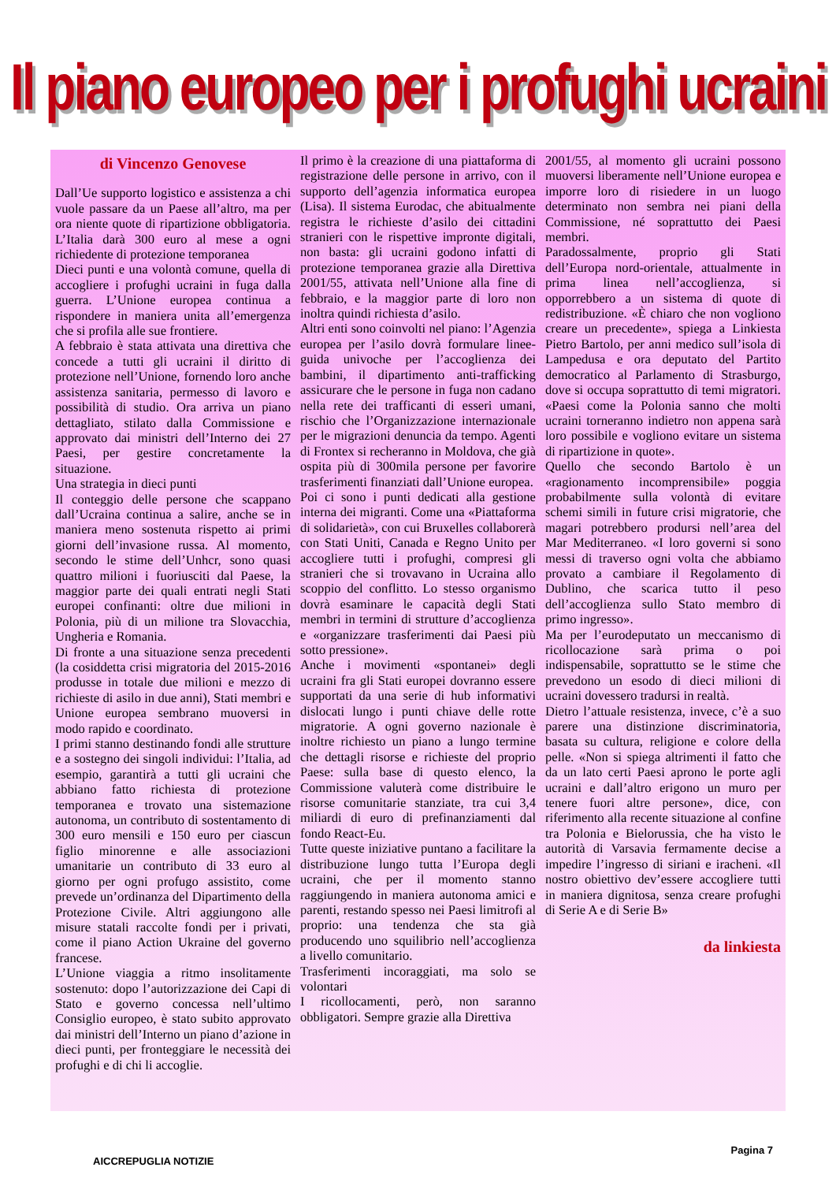Il piano europeo per i profughi ucraini
di Vincenzo Genovese
Dall’Ue supporto logistico e assistenza a chi vuole passare da un Paese all’altro, ma per ora niente quote di ripartizione obbligatoria. L’Italia darà 300 euro al mese a ogni richiedente di protezione temporanea
Dieci punti e una volontà comune, quella di accogliere i profughi ucraini in fuga dalla guerra. L’Unione europea continua a rispondere in maniera unita all’emergenza che si profila alle sue frontiere.
A febbraio è stata attivata una direttiva che concede a tutti gli ucraini il diritto di protezione nell’Unione, fornendo loro anche assistenza sanitaria, permesso di lavoro e possibilità di studio. Ora arriva un piano dettagliato, stilato dalla Commissione e approvato dai ministri dell’Interno dei 27 Paesi, per gestire concretamente la situazione.
Una strategia in dieci punti
Il conteggio delle persone che scappano dall’Ucraina continua a salire, anche se in maniera meno sostenuta rispetto ai primi giorni dell’invasione russa. Al momento, secondo le stime dell’Unhcr, sono quasi quattro milioni i fuoriusciti dal Paese, la maggior parte dei quali entrati negli Stati europei confinanti: oltre due milioni in Polonia, più di un milione tra Slovacchia, Ungheria e Romania.
Di fronte a una situazione senza precedenti (la cosiddetta crisi migratoria del 2015-2016 produsse in totale due milioni e mezzo di richieste di asilo in due anni), Stati membri e Unione europea sembrano muoversi in modo rapido e coordinato.
I primi stanno destinando fondi alle strutture e a sostegno dei singoli individui: l’Italia, ad esempio, garantirà a tutti gli ucraini che abbiano fatto richiesta di protezione temporanea e trovato una sistemazione autonoma, un contributo di sostentamento di 300 euro mensili e 150 euro per ciascun figlio minorenne e alle associazioni umanitarie un contributo di 33 euro al giorno per ogni profugo assistito, come prevede un’ordinanza del Dipartimento della Protezione Civile. Altri aggiungono alle misure statali raccolte fondi per i privati, come il piano Action Ukraine del governo francese.
L’Unione viaggia a ritmo insolitamente sostenuto: dopo l’autorizzazione dei Capi di Stato e governo concessa nell’ultimo Consiglio europeo, è stato subito approvato dai ministri dell’Interno un piano d’azione in dieci punti, per fronteggiare le necessità dei profughi e di chi li accoglie.
Il primo è la creazione di una piattaforma di registrazione delle persone in arrivo, con il supporto dell’agenzia informatica europea (Lisa). Il sistema Eurodac, che abitualmente registra le richieste d’asilo dei cittadini stranieri con le rispettive impronte digitali, non basta: gli ucraini godono infatti di protezione temporanea grazie alla Direttiva 2001/55, attivata nell’Unione alla fine di febbraio, e la maggior parte di loro non inoltra quindi richiesta d’asilo.
Altri enti sono coinvolti nel piano: l’Agenzia europea per l’asilo dovrà formulare linee-guida univoche per l’accoglienza dei bambini, il dipartimento anti-trafficking assicurare che le persone in fuga non cadano nella rete dei trafficanti di esseri umani, rischio che l’Organizzazione internazionale per le migrazioni denuncia da tempo. Agenti di Frontex si recheranno in Moldova, che già ospita più di 300mila persone per favorire trasferimenti finanziati dall’Unione europea.
Poi ci sono i punti dedicati alla gestione interna dei migranti. Come una «Piattaforma di solidarietà», con cui Bruxelles collaborerà con Stati Uniti, Canada e Regno Unito per accogliere tutti i profughi, compresi gli stranieri che si trovavano in Ucraina allo scoppio del conflitto. Lo stesso organismo dovrà esaminare le capacità degli Stati membri in termini di strutture d’accoglienza e «organizzare trasferimenti dai Paesi più sotto pressione».
Anche i movimenti «spontanei» degli ucraini fra gli Stati europei dovranno essere supportati da una serie di hub informativi dislocati lungo i punti chiave delle rotte migratorie. A ogni governo nazionale è inoltre richiesto un piano a lungo termine che dettagli risorse e richieste del proprio Paese: sulla base di questo elenco, la Commissione valuterà come distribuire le risorse comunitarie stanziate, tra cui 3,4 miliardi di euro di prefinanziamenti dal fondo React-Eu.
Tutte queste iniziative puntano a facilitare la distribuzione lungo tutta l’Europa degli ucraini, che per il momento stanno raggiungendo in maniera autonoma amici e parenti, restando spesso nei Paesi limitrofi al proprio: una tendenza che sta già producendo uno squilibrio nell’accoglienza a livello comunitario.
Trasferimenti incoraggiati, ma solo se volontari
I ricollocamenti, però, non saranno obbligatori. Sempre grazie alla Direttiva
2001/55, al momento gli ucraini possono muoversi liberamente nell’Unione europea e imporre loro di risiedere in un luogo determinato non sembra nei piani della Commissione, né soprattutto dei Paesi membri.
Paradossalmente, proprio gli Stati dell’Europa nord-orientale, attualmente in prima linea nell’accoglienza, si opporrebbero a un sistema di quote di redistribuzione. «È chiaro che non vogliono creare un precedente», spiega a Linkiesta Pietro Bartolo, per anni medico sull’isola di Lampedusa e ora deputato del Partito democratico al Parlamento di Strasburgo, dove si occupa soprattutto di temi migratori. «Paesi come la Polonia sanno che molti ucraini torneranno indietro non appena sarà loro possibile e vogliono evitare un sistema di ripartizione in quote».
Quello che secondo Bartolo è un «ragionamento incomprensibile» poggia probabilmente sulla volontà di evitare schemi simili in future crisi migratorie, che magari potrebbero prodursi nell’area del Mar Mediterraneo. «I loro governi si sono messi di traverso ogni volta che abbiamo provato a cambiare il Regolamento di Dublino, che scarica tutto il peso dell’accoglienza sullo Stato membro di primo ingresso».
Ma per l’eurodeputato un meccanismo di ricollocazione sarà prima o poi indispensabile, soprattutto se le stime che prevedono un esodo di dieci milioni di ucraini dovessero tradursi in realtà.
Dietro l’attuale resistenza, invece, c’è a suo parere una distinzione discriminatoria, basata su cultura, religione e colore della pelle. «Non si spiega altrimenti il fatto che da un lato certi Paesi aprono le porte agli ucraini e dall’altro erigono un muro per tenere fuori altre persone», dice, con riferimento alla recente situazione al confine tra Polonia e Bielorussia, che ha visto le autorità di Varsavia fermamente decise a impedire l’ingresso di siriani e iracheni. «Il nostro obiettivo dev’essere accogliere tutti in maniera dignitosa, senza creare profughi di Serie A e di Serie B»
da linkiesta
AICCREPUGLIA NOTIZIE Pagina 7